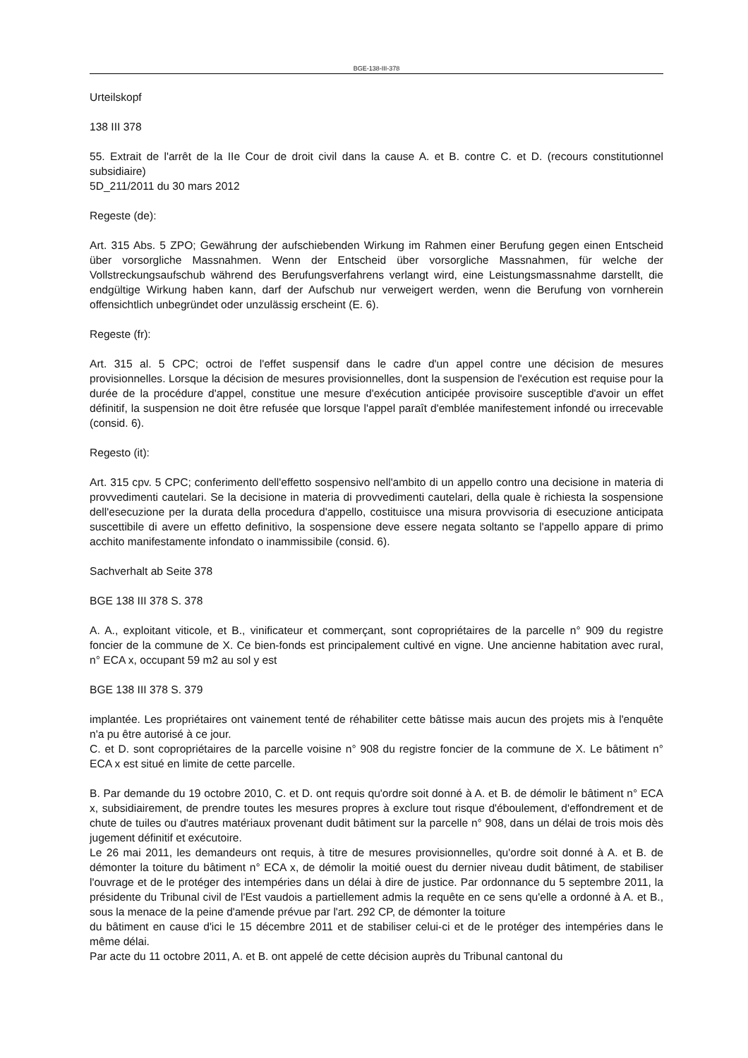BGE-138-III-378
Urteilskopf
138 III 378
55. Extrait de l'arrêt de la IIe Cour de droit civil dans la cause A. et B. contre C. et D. (recours constitutionnel subsidiaire)
5D_211/2011 du 30 mars 2012
Regeste (de):
Art. 315 Abs. 5 ZPO; Gewährung der aufschiebenden Wirkung im Rahmen einer Berufung gegen einen Entscheid über vorsorgliche Massnahmen. Wenn der Entscheid über vorsorgliche Massnahmen, für welche der Vollstreckungsaufschub während des Berufungsverfahrens verlangt wird, eine Leistungsmassnahme darstellt, die endgültige Wirkung haben kann, darf der Aufschub nur verweigert werden, wenn die Berufung von vornherein offensichtlich unbegründet oder unzulässig erscheint (E. 6).
Regeste (fr):
Art. 315 al. 5 CPC; octroi de l'effet suspensif dans le cadre d'un appel contre une décision de mesures provisionnelles. Lorsque la décision de mesures provisionnelles, dont la suspension de l'exécution est requise pour la durée de la procédure d'appel, constitue une mesure d'exécution anticipée provisoire susceptible d'avoir un effet définitif, la suspension ne doit être refusée que lorsque l'appel paraît d'emblée manifestement infondé ou irrecevable (consid. 6).
Regesto (it):
Art. 315 cpv. 5 CPC; conferimento dell'effetto sospensivo nell'ambito di un appello contro una decisione in materia di provvedimenti cautelari. Se la decisione in materia di provvedimenti cautelari, della quale è richiesta la sospensione dell'esecuzione per la durata della procedura d'appello, costituisce una misura provvisoria di esecuzione anticipata suscettibile di avere un effetto definitivo, la sospensione deve essere negata soltanto se l'appello appare di primo acchito manifestamente infondato o inammissibile (consid. 6).
Sachverhalt ab Seite 378
BGE 138 III 378 S. 378
A. A., exploitant viticole, et B., vinificateur et commerçant, sont copropriétaires de la parcelle n° 909 du registre foncier de la commune de X. Ce bien-fonds est principalement cultivé en vigne. Une ancienne habitation avec rural, n° ECA x, occupant 59 m2 au sol y est
BGE 138 III 378 S. 379
implantée. Les propriétaires ont vainement tenté de réhabiliter cette bâtisse mais aucun des projets mis à l'enquête n'a pu être autorisé à ce jour.
C. et D. sont copropriétaires de la parcelle voisine n° 908 du registre foncier de la commune de X. Le bâtiment n° ECA x est situé en limite de cette parcelle.
B. Par demande du 19 octobre 2010, C. et D. ont requis qu'ordre soit donné à A. et B. de démolir le bâtiment n° ECA x, subsidiairement, de prendre toutes les mesures propres à exclure tout risque d'éboulement, d'effondrement et de chute de tuiles ou d'autres matériaux provenant dudit bâtiment sur la parcelle n° 908, dans un délai de trois mois dès jugement définitif et exécutoire.
Le 26 mai 2011, les demandeurs ont requis, à titre de mesures provisionnelles, qu'ordre soit donné à A. et B. de démonter la toiture du bâtiment n° ECA x, de démolir la moitié ouest du dernier niveau dudit bâtiment, de stabiliser l'ouvrage et de le protéger des intempéries dans un délai à dire de justice. Par ordonnance du 5 septembre 2011, la présidente du Tribunal civil de l'Est vaudois a partiellement admis la requête en ce sens qu'elle a ordonné à A. et B., sous la menace de la peine d'amende prévue par l'art. 292 CP, de démonter la toiture
du bâtiment en cause d'ici le 15 décembre 2011 et de stabiliser celui-ci et de le protéger des intempéries dans le même délai.
Par acte du 11 octobre 2011, A. et B. ont appelé de cette décision auprès du Tribunal cantonal du